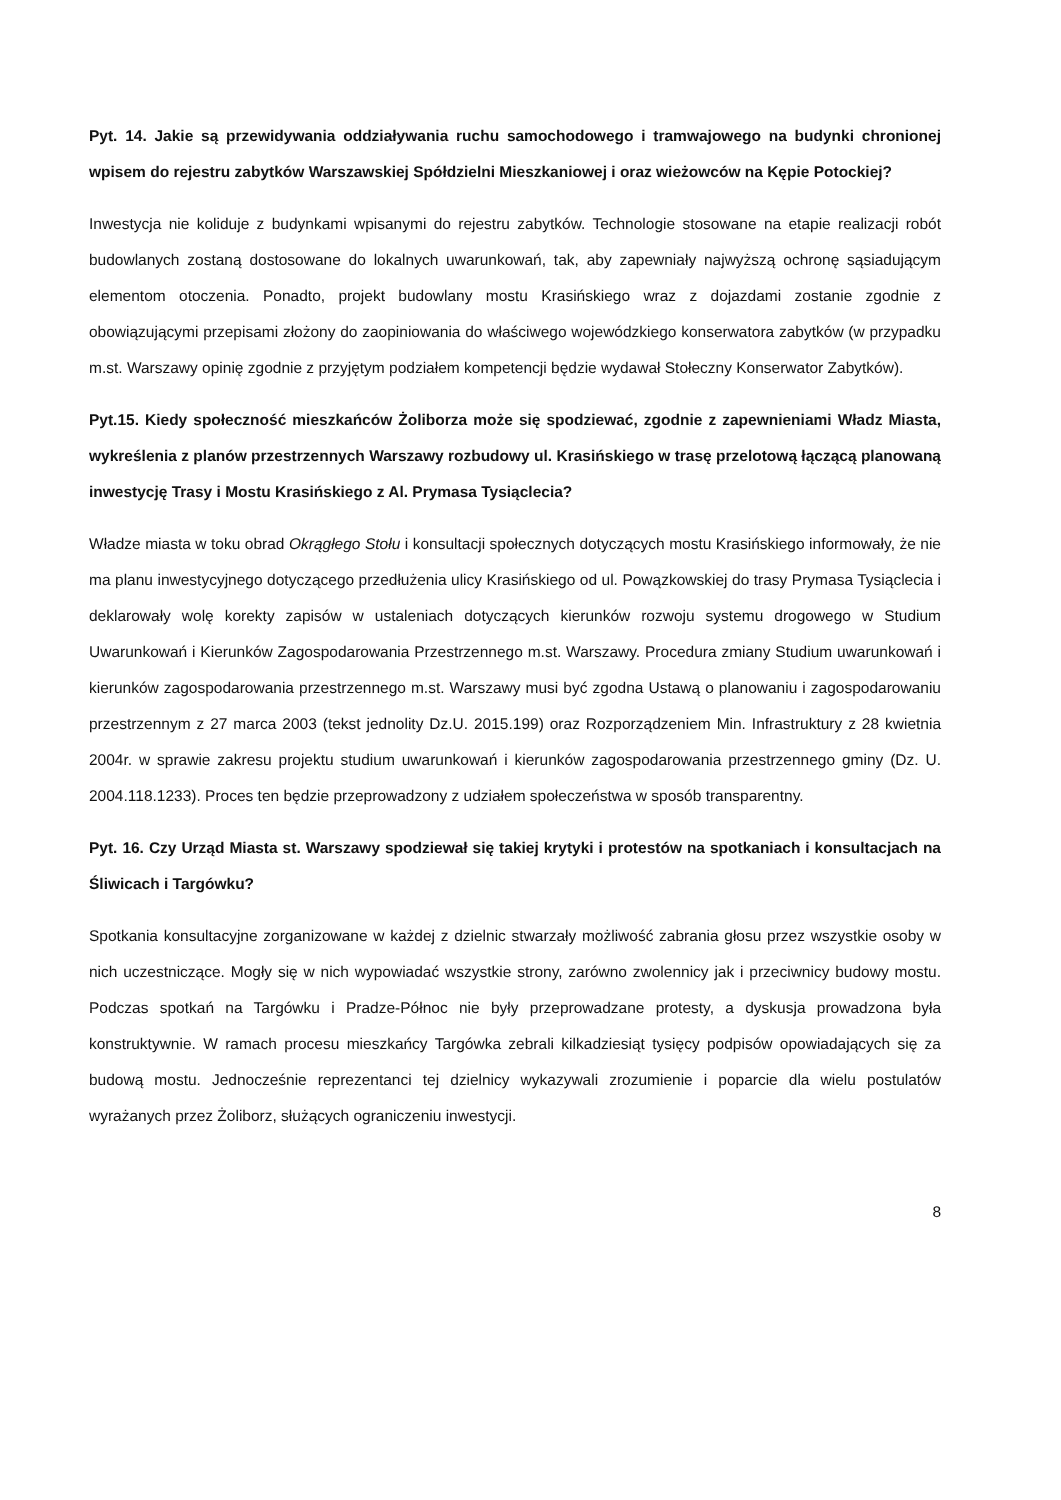Pyt. 14. Jakie są przewidywania oddziaływania ruchu samochodowego i tramwajowego na budynki chronionej wpisem do rejestru zabytków Warszawskiej Spółdzielni Mieszkaniowej i oraz wieżowców na Kępie Potockiej?
Inwestycja nie koliduje z budynkami wpisanymi do rejestru zabytków. Technologie stosowane na etapie realizacji robót budowlanych zostaną dostosowane do lokalnych uwarunkowań, tak, aby zapewniały najwyższą ochronę sąsiadującym elementom otoczenia. Ponadto, projekt budowlany mostu Krasińskiego wraz z dojazdami zostanie zgodnie z obowiązującymi przepisami złożony do zaopiniowania do właściwego wojewódzkiego konserwatora zabytków (w przypadku m.st. Warszawy opinię zgodnie z przyjętym podziałem kompetencji będzie wydawał Stołeczny Konserwator Zabytków).
Pyt.15. Kiedy społeczność mieszkańców Żoliborza może się spodziewać, zgodnie z zapewnieniami Władz Miasta, wykreślenia z planów przestrzennych Warszawy rozbudowy ul. Krasińskiego w trasę przelotową łączącą planowaną inwestycję Trasy i Mostu Krasińskiego z Al. Prymasa Tysiąclecia?
Władze miasta w toku obrad Okrągłego Stołu i konsultacji społecznych dotyczących mostu Krasińskiego informowały, że nie ma planu inwestycyjnego dotyczącego przedłużenia ulicy Krasińskiego od ul. Powązkowskiej do trasy Prymasa Tysiąclecia i deklarowały wolę korekty zapisów w ustaleniach dotyczących kierunków rozwoju systemu drogowego w Studium Uwarunkowań i Kierunków Zagospodarowania Przestrzennego m.st. Warszawy. Procedura zmiany Studium uwarunkowań i kierunków zagospodarowania przestrzennego m.st. Warszawy musi być zgodna Ustawą o planowaniu i zagospodarowaniu przestrzennym z 27 marca 2003 (tekst jednolity Dz.U. 2015.199) oraz Rozporządzeniem Min. Infrastruktury z 28 kwietnia 2004r. w sprawie zakresu projektu studium uwarunkowań i kierunków zagospodarowania przestrzennego gminy (Dz. U. 2004.118.1233). Proces ten będzie przeprowadzony z udziałem społeczeństwa w sposób transparentny.
Pyt. 16. Czy Urząd Miasta st. Warszawy spodziewał się takiej krytyki i protestów na spotkaniach i konsultacjach na Śliwicach i Targówku?
Spotkania konsultacyjne zorganizowane w każdej z dzielnic stwarzały możliwość zabrania głosu przez wszystkie osoby w nich uczestniczące. Mogły się w nich wypowiadać wszystkie strony, zarówno zwolennicy jak i przeciwnicy budowy mostu. Podczas spotkań na Targówku i Pradze-Północ nie były przeprowadzane protesty, a dyskusja prowadzona była konstruktywnie. W ramach procesu mieszkańcy Targówka zebrali kilkadziesiąt tysięcy podpisów opowiadających się za budową mostu. Jednocześnie reprezentanci tej dzielnicy wykazywali zrozumienie i poparcie dla wielu postulatów wyrażanych przez Żoliborz, służących ograniczeniu inwestycji.
8